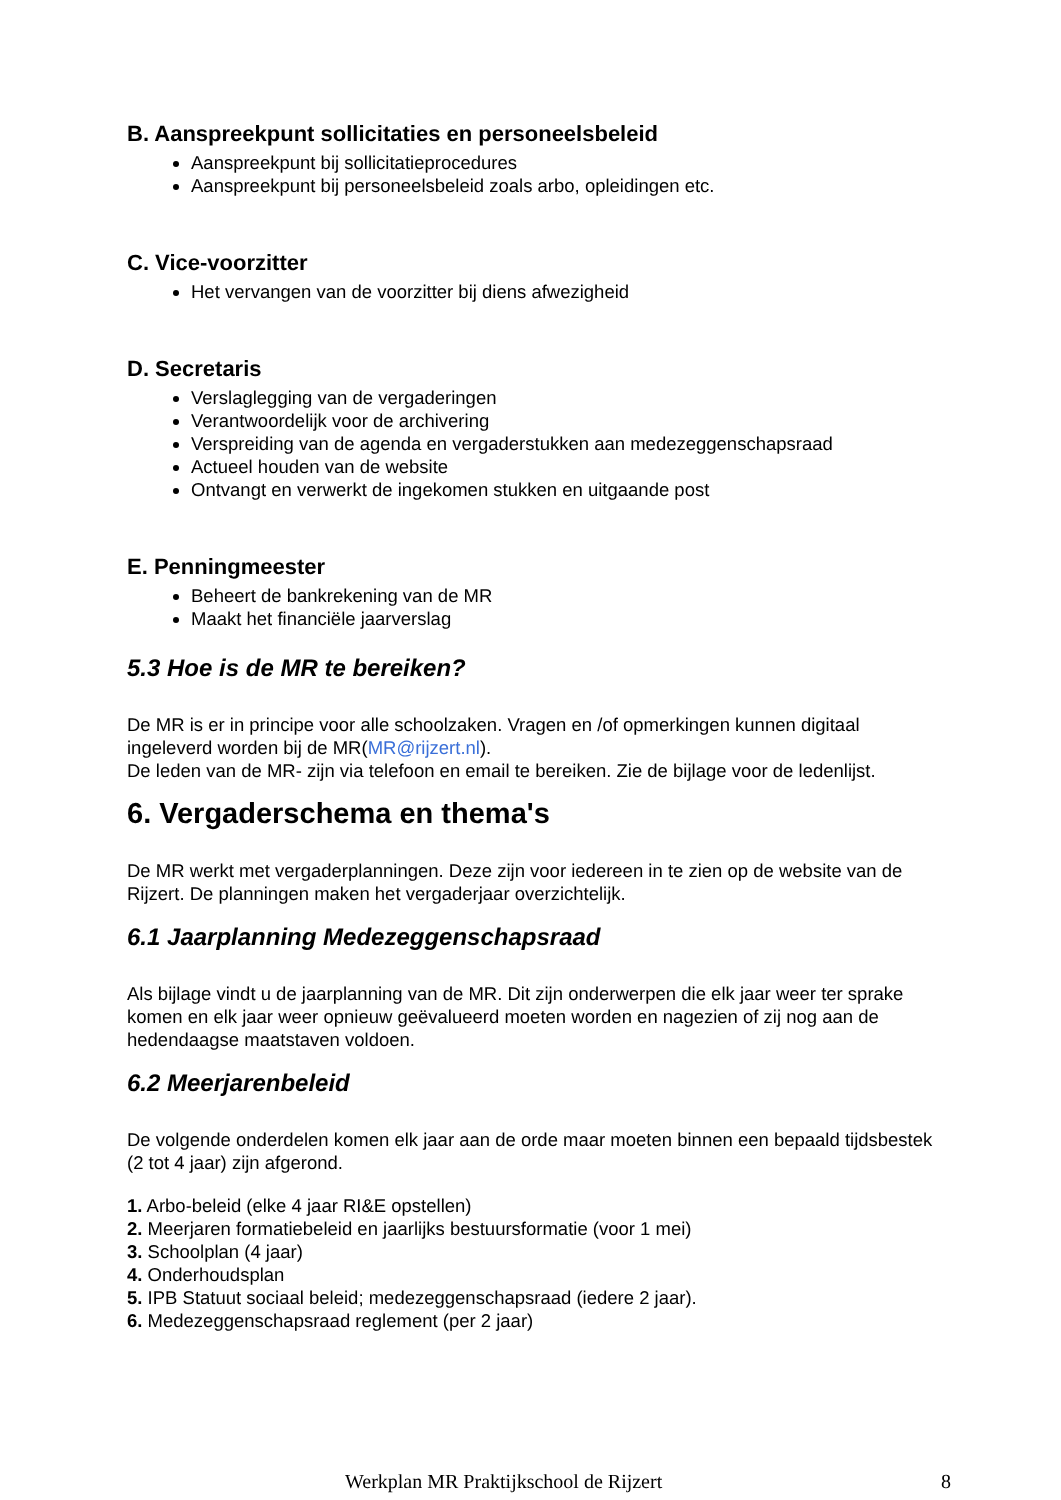B. Aanspreekpunt sollicitaties en personeelsbeleid
Aanspreekpunt bij sollicitatieprocedures
Aanspreekpunt bij personeelsbeleid zoals arbo, opleidingen etc.
C. Vice-voorzitter
Het vervangen van de voorzitter bij diens afwezigheid
D. Secretaris
Verslaglegging van de vergaderingen
Verantwoordelijk voor de archivering
Verspreiding van de agenda en vergaderstukken aan medezeggenschapsraad
Actueel houden van de website
Ontvangt en verwerkt de ingekomen stukken en uitgaande post
E. Penningmeester
Beheert de bankrekening van de MR
Maakt het financiële jaarverslag
5.3 Hoe is de MR te bereiken?
De MR is er in principe voor alle schoolzaken. Vragen en /of opmerkingen kunnen digitaal ingeleverd worden bij de MR(MR@rijzert.nl).
De leden van de MR- zijn via telefoon en email te bereiken. Zie de bijlage voor de ledenlijst.
6. Vergaderschema en thema's
De MR werkt met vergaderplanningen. Deze zijn voor iedereen in te zien op de website van de Rijzert. De planningen maken het vergaderjaar overzichtelijk.
6.1 Jaarplanning Medezeggenschapsraad
Als bijlage vindt u de jaarplanning van de MR. Dit zijn onderwerpen die elk jaar weer ter sprake komen en elk jaar weer opnieuw geëvalueerd moeten worden en nagezien of zij nog aan de hedendaagse maatstaven voldoen.
6.2 Meerjarenbeleid
De volgende onderdelen komen elk jaar aan de orde maar moeten binnen een bepaald tijdsbestek (2 tot 4 jaar) zijn afgerond.
1. Arbo-beleid (elke 4 jaar RI&E opstellen)
2. Meerjaren formatiebeleid en jaarlijks bestuursformatie (voor 1 mei)
3. Schoolplan (4 jaar)
4. Onderhoudsplan
5. IPB Statuut sociaal beleid; medezeggenschapsraad (iedere 2 jaar).
6. Medezeggenschapsraad reglement (per 2 jaar)
Werkplan MR Praktijkschool de Rijzert 8